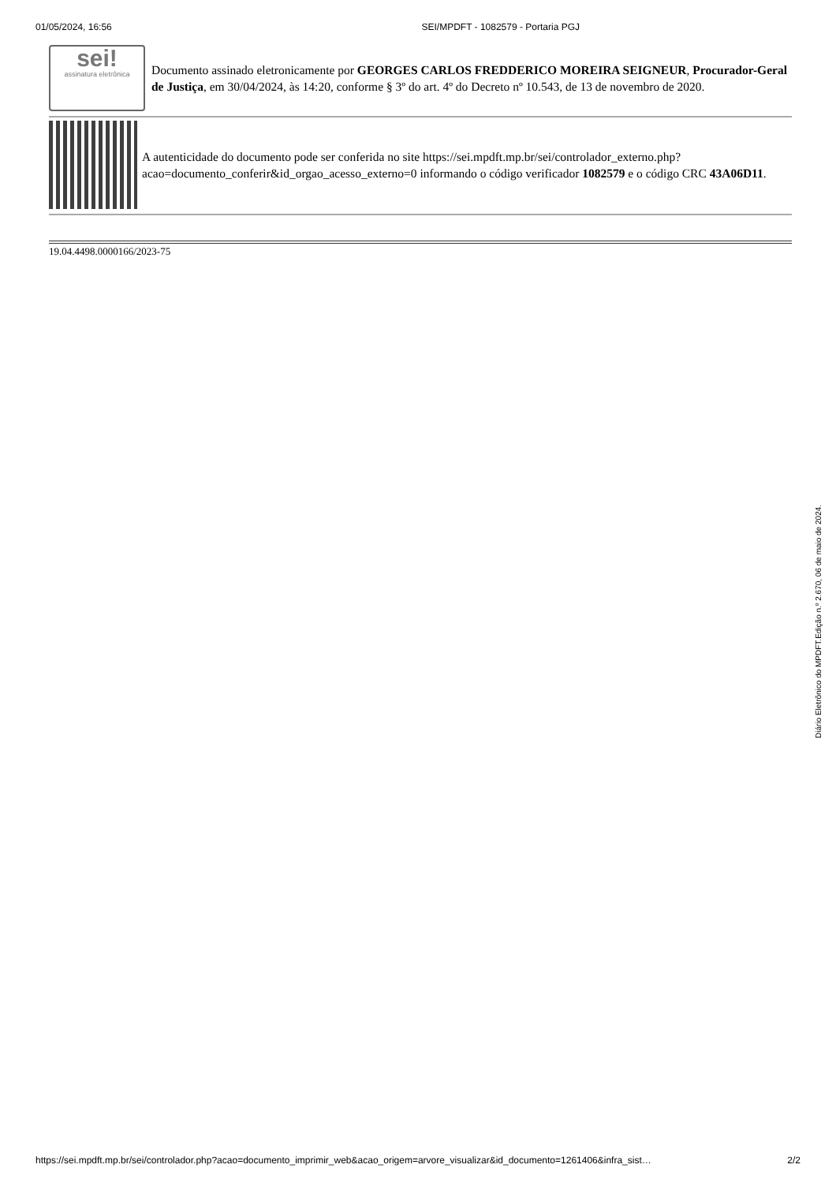01/05/2024, 16:56 SEI/MPDFT - 1082579 - Portaria PGJ
sei!
assinatura eletrônica
Documento assinado eletronicamente por GEORGES CARLOS FREDDERICO MOREIRA SEIGNEUR, Procurador-Geral de Justiça, em 30/04/2024, às 14:20, conforme § 3º do art. 4º do Decreto nº 10.543, de 13 de novembro de 2020.
A autenticidade do documento pode ser conferida no site https://sei.mpdft.mp.br/sei/controlador_externo.php?acao=documento_conferir&id_orgao_acesso_externo=0 informando o código verificador 1082579 e o código CRC 43A06D11.
19.04.4498.0000166/2023-75
Diário Eletrônico do MPDFT.Edição n.º 2.670, 06 de maio de 2024.
https://sei.mpdft.mp.br/sei/controlador.php?acao=documento_imprimir_web&acao_origem=arvore_visualizar&id_documento=1261406&infra_sist… 2/2